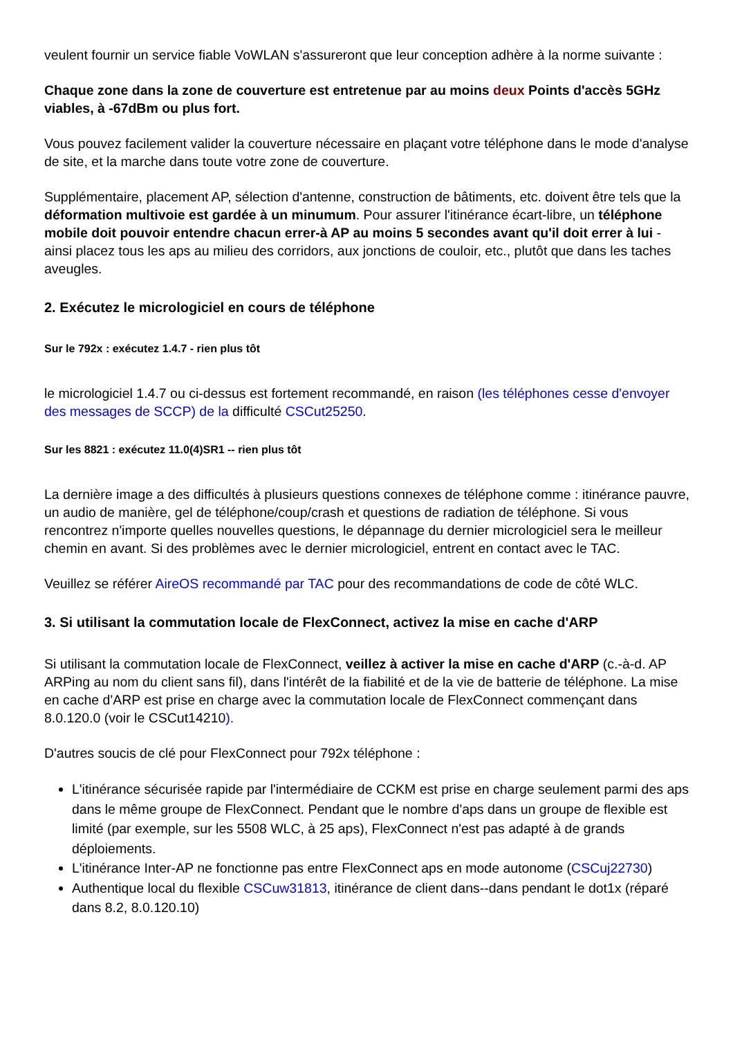veulent fournir un service fiable VoWLAN s'assureront que leur conception adhère à la norme suivante :
Chaque zone dans la zone de couverture est entretenue par au moins deux Points d'accès 5GHz viables, à -67dBm ou plus fort.
Vous pouvez facilement valider la couverture nécessaire en plaçant votre téléphone dans le mode d'analyse de site, et la marche dans toute votre zone de couverture.
Supplémentaire, placement AP, sélection d'antenne, construction de bâtiments, etc. doivent être tels que la déformation multivoie est gardée à un minumum. Pour assurer l'itinérance écart-libre, un téléphone mobile doit pouvoir entendre chacun errer-à AP au moins 5 secondes avant qu'il doit errer à lui - ainsi placez tous les aps au milieu des corridors, aux jonctions de couloir, etc., plutôt que dans les taches aveugles.
2. Exécutez le micrologiciel en cours de téléphone
Sur le 792x : exécutez 1.4.7 - rien plus tôt
le micrologiciel 1.4.7 ou ci-dessus est fortement recommandé, en raison (les téléphones cesse d'envoyer des messages de SCCP) de la difficulté CSCut25250.
Sur les 8821 : exécutez 11.0(4)SR1 -- rien plus tôt
La dernière image a des difficultés à plusieurs questions connexes de téléphone comme : itinérance pauvre, un audio de manière, gel de téléphone/coup/crash et questions de radiation de téléphone. Si vous rencontrez n'importe quelles nouvelles questions, le dépannage du dernier micrologiciel sera le meilleur chemin en avant. Si des problèmes avec le dernier micrologiciel, entrent en contact avec le TAC.
Veuillez se référer AireOS recommandé par TAC pour des recommandations de code de côté WLC.
3. Si utilisant la commutation locale de FlexConnect, activez la mise en cache d'ARP
Si utilisant la commutation locale de FlexConnect, veillez à activer la mise en cache d'ARP (c.-à-d. AP ARPing au nom du client sans fil), dans l'intérêt de la fiabilité et de la vie de batterie de téléphone. La mise en cache d'ARP est prise en charge avec la commutation locale de FlexConnect commençant dans 8.0.120.0 (voir le CSCut14210).
D'autres soucis de clé pour FlexConnect pour 792x téléphone :
L'itinérance sécurisée rapide par l'intermédiaire de CCKM est prise en charge seulement parmi des aps dans le même groupe de FlexConnect. Pendant que le nombre d'aps dans un groupe de flexible est limité (par exemple, sur les 5508 WLC, à 25 aps), FlexConnect n'est pas adapté à de grands déploiements.
L'itinérance Inter-AP ne fonctionne pas entre FlexConnect aps en mode autonome (CSCuj22730)
Authentique local du flexible CSCuw31813, itinérance de client dans--dans pendant le dot1x (réparé dans 8.2, 8.0.120.10)